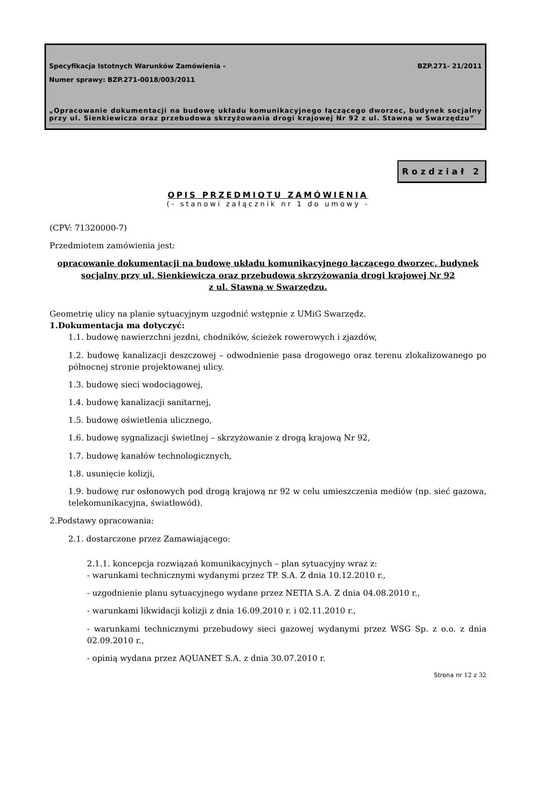Specyfikacja Istotnych Warunków Zamówienia - BZP.271- 21/2011
Numer sprawy: BZP.271-0018/003/2011
„Opracowanie dokumentacji na budowę układu komunikacyjnego łączącego dworzec, budynek socjalny przy ul. Sienkiewicza oraz przebudowa skrzyżowania drogi krajowej Nr 92 z ul. Stawną w Swarzędzu”
Rozdział 2
OPIS PRZEDMIOTU ZAMÓWIENIA
(- stanowi załącznik nr 1 do umowy -
(CPV: 71320000-7)
Przedmiotem zamówienia jest:
opracowanie dokumentacji na budowę układu komunikacyjnego łączącego dworzec, budynek socjalny przy ul. Sienkiewicza oraz przebudowa skrzyżowania drogi krajowej Nr 92
z ul. Stawną w Swarzędzu.
Geometrię ulicy na planie sytuacyjnym uzgodnić wstępnie z UMiG Swarzędz.
1.Dokumentacja ma dotyczyć:
1.1. budowę nawierzchni jezdni, chodników, ścieżek rowerowych i zjazdów,
1.2. budowę kanalizacji deszczowej – odwodnienie pasa drogowego oraz terenu zlokalizowanego po północnej stronie projektowanej ulicy.
1.3. budowę sieci wodociągowej,
1.4. budowę kanalizacji sanitarnej,
1.5. budowę oświetlenia ulicznego,
1.6. budowę sygnalizacji świetlnej – skrzyżowanie z drogą krajową Nr 92,
1.7. budowę kanałów technologicznych,
1.8. usunięcie kolizji,
1.9. budowę rur osłonowych pod drogą krajową nr 92 w celu umieszczenia mediów (np. sieć gazowa, telekomunikacyjna, światłowód).
2.Podstawy opracowania:
2.1. dostarczone przez Zamawiającego:
2.1.1. koncepcja rozwiązań komunikacyjnych – plan sytuacyjny wraz z:
- warunkami technicznymi wydanymi przez TP. S.A. Z dnia 10.12.2010 r.,
- uzgodnienie planu sytuacyjnego wydane przez NETIA S.A. Z dnia 04.08.2010 r.,
- warunkami likwidacji kolizji z dnia 16.09.2010 r. i 02.11.2010 r.,
- warunkami technicznymi przebudowy sieci gazowej wydanymi przez WSG Sp. z o.o. z dnia 02.09.2010 r.,
- opinią wydana przez AQUANET S.A. z dnia 30.07.2010 r.
Strona nr 12 z 32